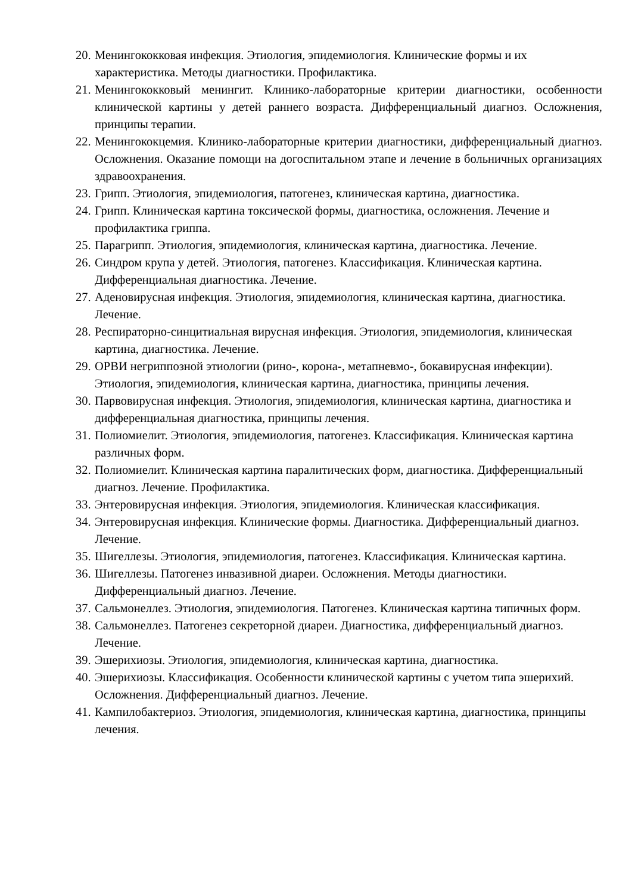20. Менингококковая инфекция. Этиология, эпидемиология. Клинические формы и их характеристика. Методы диагностики. Профилактика.
21. Менингококковый менингит. Клинико-лабораторные критерии диагностики, особенности клинической картины у детей раннего возраста. Дифференциальный диагноз. Осложнения, принципы терапии.
22. Менингококцемия. Клинико-лабораторные критерии диагностики, дифференциальный диагноз. Осложнения. Оказание помощи на догоспитальном этапе и лечение в больничных организациях здравоохранения.
23. Грипп. Этиология, эпидемиология, патогенез, клиническая картина, диагностика.
24. Грипп. Клиническая картина токсической формы, диагностика, осложнения. Лечение и профилактика гриппа.
25. Парагрипп. Этиология, эпидемиология, клиническая картина, диагностика. Лечение.
26. Синдром крупа у детей. Этиология, патогенез. Классификация. Клиническая картина. Дифференциальная диагностика. Лечение.
27. Аденовирусная инфекция. Этиология, эпидемиология, клиническая картина, диагностика. Лечение.
28. Респираторно-синцитиальная вирусная инфекция. Этиология, эпидемиология, клиническая картина, диагностика. Лечение.
29. ОРВИ негриппозной этиологии (рино-, корона-, метапневмо-, бокавирусная инфекции). Этиология, эпидемиология, клиническая картина, диагностика, принципы лечения.
30. Парвовирусная инфекция. Этиология, эпидемиология, клиническая картина, диагностика и дифференциальная диагностика, принципы лечения.
31. Полиомиелит. Этиология, эпидемиология, патогенез. Классификация. Клиническая картина различных форм.
32. Полиомиелит. Клиническая картина паралитических форм, диагностика. Дифференциальный диагноз. Лечение. Профилактика.
33. Энтеровирусная инфекция. Этиология, эпидемиология. Клиническая классификация.
34. Энтеровирусная инфекция. Клинические формы. Диагностика. Дифференциальный диагноз. Лечение.
35. Шигеллезы. Этиология, эпидемиология, патогенез. Классификация. Клиническая картина.
36. Шигеллезы. Патогенез инвазивной диареи. Осложнения. Методы диагностики. Дифференциальный диагноз. Лечение.
37. Сальмонеллез. Этиология, эпидемиология. Патогенез. Клиническая картина типичных форм.
38. Сальмонеллез. Патогенез секреторной диареи. Диагностика, дифференциальный диагноз. Лечение.
39. Эшерихиозы. Этиология, эпидемиология, клиническая картина, диагностика.
40. Эшерихиозы. Классификация. Особенности клинической картины с учетом типа эшерихий. Осложнения. Дифференциальный диагноз. Лечение.
41. Кампилобактериоз. Этиология, эпидемиология, клиническая картина, диагностика, принципы лечения.